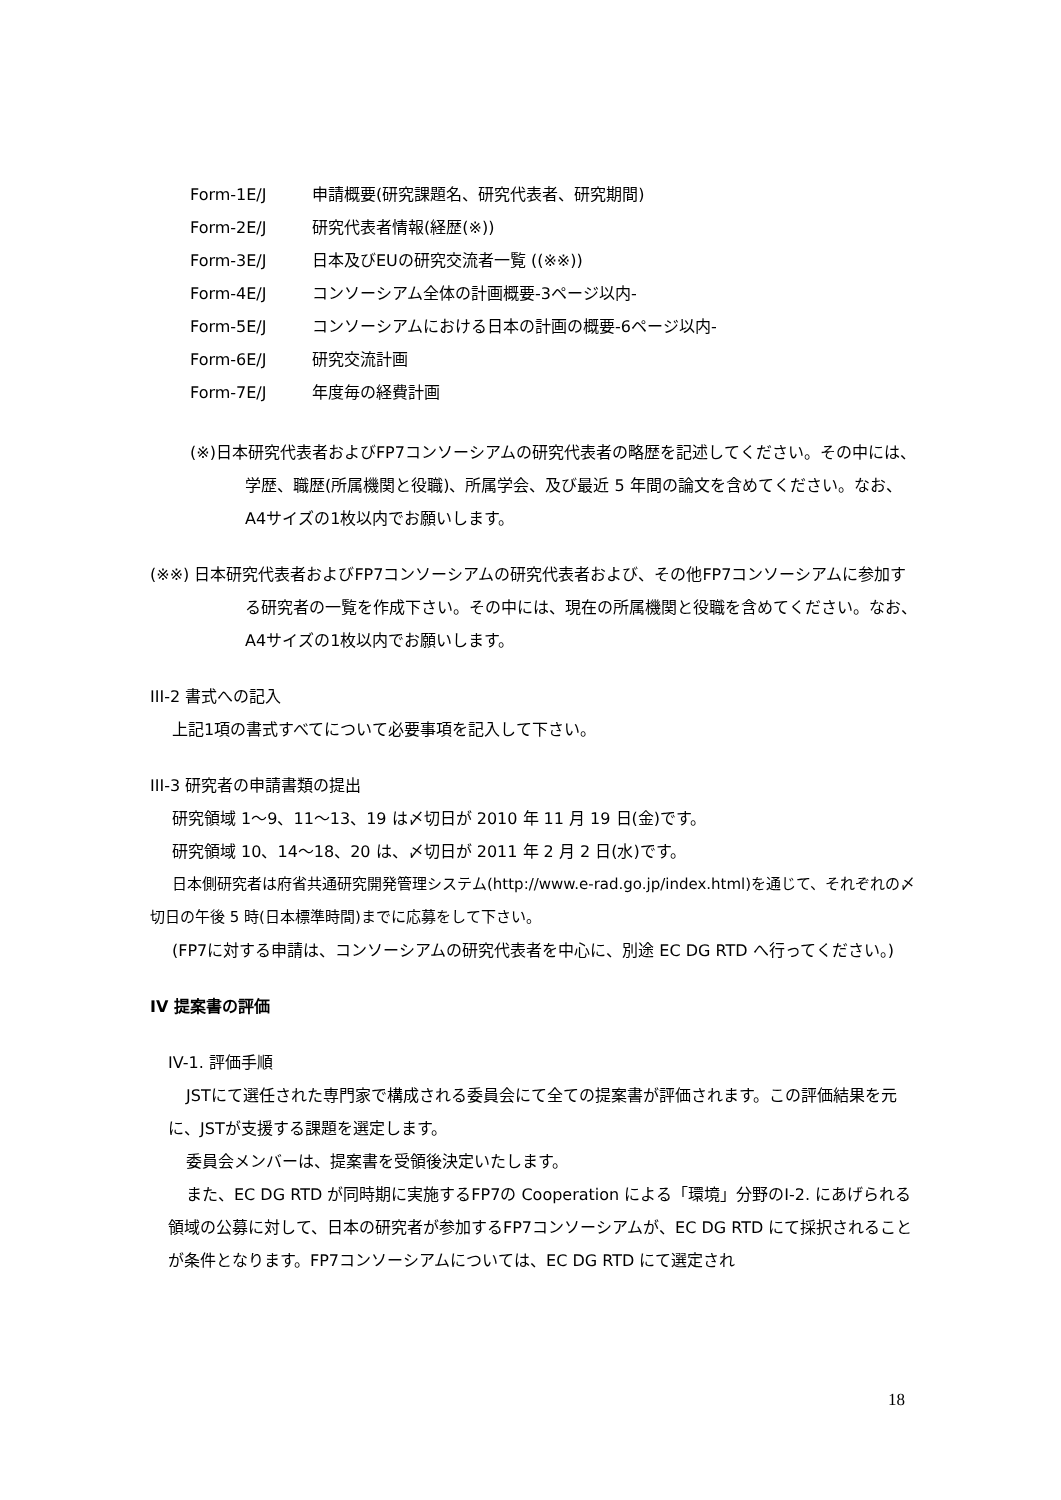Form-1E/J 申請概要(研究課題名、研究代表者、研究期間)
Form-2E/J 研究代表者情報(経歴(※))
Form-3E/J 日本及びEUの研究交流者一覧 ((※※))
Form-4E/J コンソーシアム全体の計画概要-3ページ以内-
Form-5E/J コンソーシアムにおける日本の計画の概要-6ページ以内-
Form-6E/J 研究交流計画
Form-7E/J 年度毎の経費計画
(※)日本研究代表者およびFP7コンソーシアムの研究代表者の略歴を記述してください。その中には、学歴、職歴(所属機関と役職)、所属学会、及び最近 5 年間の論文を含めてください。なお、A4サイズの1枚以内でお願いします。
(※※) 日本研究代表者およびFP7コンソーシアムの研究代表者および、その他FP7コンソーシアムに参加する研究者の一覧を作成下さい。その中には、現在の所属機関と役職を含めてください。なお、A4サイズの1枚以内でお願いします。
III-2 書式への記入
上記1項の書式すべてについて必要事項を記入して下さい。
III-3 研究者の申請書類の提出
研究領域 1～9、11～13、19 は〆切日が 2010 年 11 月 19 日(金)です。
研究領域 10、14～18、20 は、〆切日が 2011 年 2 月 2 日(水)です。
日本側研究者は府省共通研究開発管理システム(http://www.e-rad.go.jp/index.html)を通じて、それぞれの〆切日の午後 5 時(日本標準時間)までに応募をして下さい。
(FP7に対する申請は、コンソーシアムの研究代表者を中心に、別途 EC DG RTD へ行ってください。)
IV 提案書の評価
IV-1. 評価手順
JSTにて選任された専門家で構成される委員会にて全ての提案書が評価されます。この評価結果を元に、JSTが支援する課題を選定します。
委員会メンバーは、提案書を受領後決定いたします。
また、EC DG RTD が同時期に実施するFP7の Cooperation による「環境」分野のI-2. にあげられる領域の公募に対して、日本の研究者が参加するFP7コンソーシアムが、EC DG RTD にて採択されることが条件となります。FP7コンソーシアムについては、EC DG RTD にて選定され
18